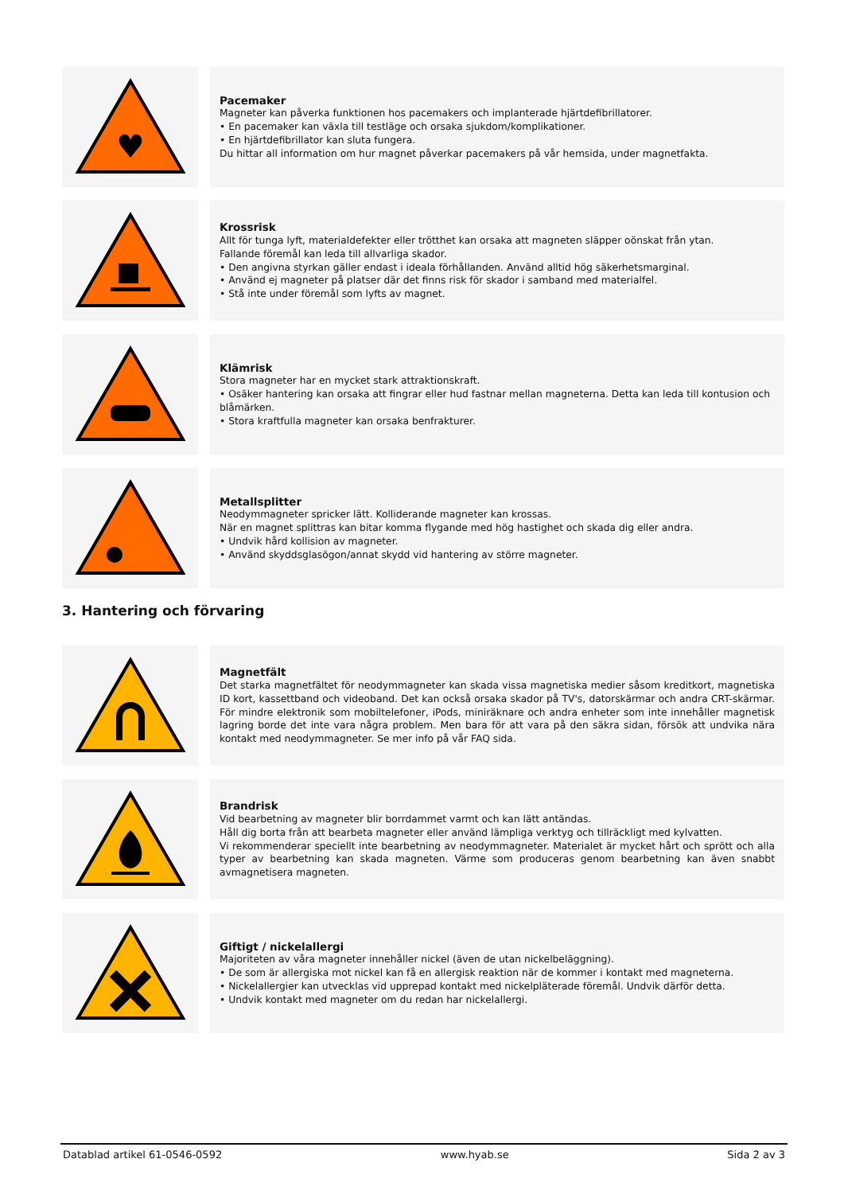♥
Pacemaker
Magneter kan påverka funktionen hos pacemakers och implanterade hjärtdefibrillatorer.
• En pacemaker kan växla till testläge och orsaka sjukdom/komplikationer.
• En hjärtdefibrillator kan sluta fungera.
Du hittar all information om hur magnet påverkar pacemakers på vår hemsida, under magnetfakta.
Krossrisk
Allt för tunga lyft, materialdefekter eller trötthet kan orsaka att magneten släpper oönskat från ytan.
Fallande föremål kan leda till allvarliga skador.
• Den angivna styrkan gäller endast i ideala förhållanden. Använd alltid hög säkerhetsmarginal.
• Använd ej magneter på platser där det finns risk för skador i samband med materialfel.
• Stå inte under föremål som lyfts av magnet.
Klämrisk
Stora magneter har en mycket stark attraktionskraft.
• Osäker hantering kan orsaka att fingrar eller hud fastnar mellan magneterna. Detta kan leda till kontusion och blåmärken.
• Stora kraftfulla magneter kan orsaka benfrakturer.
Metallsplitter
Neodymmagneter spricker lätt. Kolliderande magneter kan krossas.
När en magnet splittras kan bitar komma flygande med hög hastighet och skada dig eller andra.
• Undvik hård kollision av magneter.
• Använd skyddsglasögon/annat skydd vid hantering av större magneter.
3. Hantering och förvaring
Magnetfält
Det starka magnetfältet för neodymmagneter kan skada vissa magnetiska medier såsom kreditkort, magnetiska ID kort, kassettband och videoband. Det kan också orsaka skador på TV's, datorskärmar och andra CRT-skärmar. För mindre elektronik som mobiltelefoner, iPods, miniräknare och andra enheter som inte innehåller magnetisk lagring borde det inte vara några problem. Men bara för att vara på den säkra sidan, försök att undvika nära kontakt med neodymmagneter. Se mer info på vår FAQ sida.
Brandrisk
Vid bearbetning av magneter blir borrdammet varmt och kan lätt antändas.
Håll dig borta från att bearbeta magneter eller använd lämpliga verktyg och tillräckligt med kylvatten.
Vi rekommenderar speciellt inte bearbetning av neodymmagneter. Materialet är mycket hårt och sprött och alla typer av bearbetning kan skada magneten. Värme som produceras genom bearbetning kan även snabbt avmagnetisera magneten.
Giftigt / nickelallergi
Majoriteten av våra magneter innehåller nickel (även de utan nickelbeläggning).
• De som är allergiska mot nickel kan få en allergisk reaktion när de kommer i kontakt med magneterna.
• Nickelallergier kan utvecklas vid upprepad kontakt med nickelpläterade föremål. Undvik därför detta.
• Undvik kontakt med magneter om du redan har nickelallergi.
Datablad artikel 61-0546-0592 www.hyab.se Sida 2 av 3